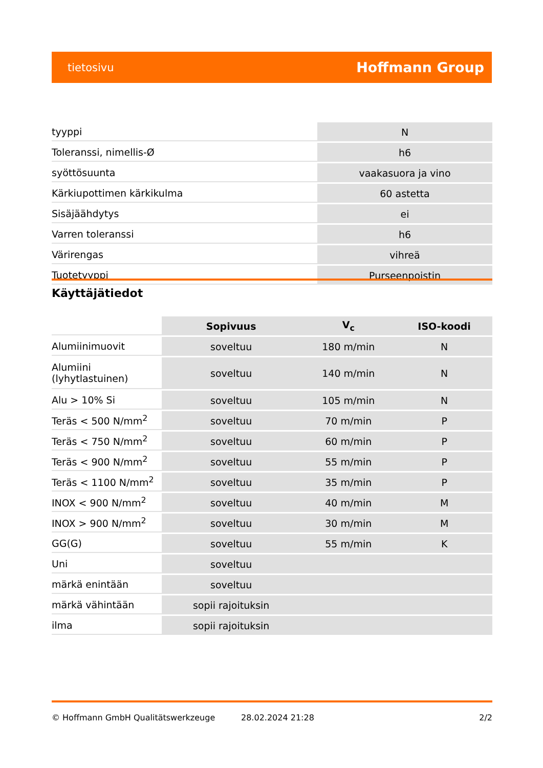tietosivu Hoffmann Group
| tyyppi | N |
| Toleranssi, nimellis-Ø | h6 |
| syöttösuunta | vaakasuora ja vino |
| Kärkiupottimen kärkikulma | 60 astetta |
| Sisäjäähdytys | ei |
| Varren toleranssi | h6 |
| Värirengas | vihreä |
| Tuotetyyppi | Purseenpoistin |
Käyttäjätiedot
| | Sopivuus | V<sub>c</sub> | ISO-koodi |
| --- | --- | --- | --- |
| Alumiinimuovit | soveltuu | 180 m/min | N |
| Alumiini (lyhytlastuinen) | soveltuu | 140 m/min | N |
| Alu > 10% Si | soveltuu | 105 m/min | N |
| Teräs < 500 N/mm<sup>2</sup> | soveltuu | 70 m/min | P |
| Teräs < 750 N/mm<sup>2</sup> | soveltuu | 60 m/min | P |
| Teräs < 900 N/mm<sup>2</sup> | soveltuu | 55 m/min | P |
| Teräs < 1100 N/mm<sup>2</sup> | soveltuu | 35 m/min | P |
| INOX < 900 N/mm<sup>2</sup> | soveltuu | 40 m/min | M |
| INOX > 900 N/mm<sup>2</sup> | soveltuu | 30 m/min | M |
| GG(G) | soveltuu | 55 m/min | K |
| Uni | soveltuu | | |
| märkä enintään | soveltuu | | |
| märkä vähintään | sopii rajoituksin | | |
| ilma | sopii rajoituksin | | |
© Hoffmann GmbH Qualitätswerkzeuge 28.02.2024 21:28 2/2